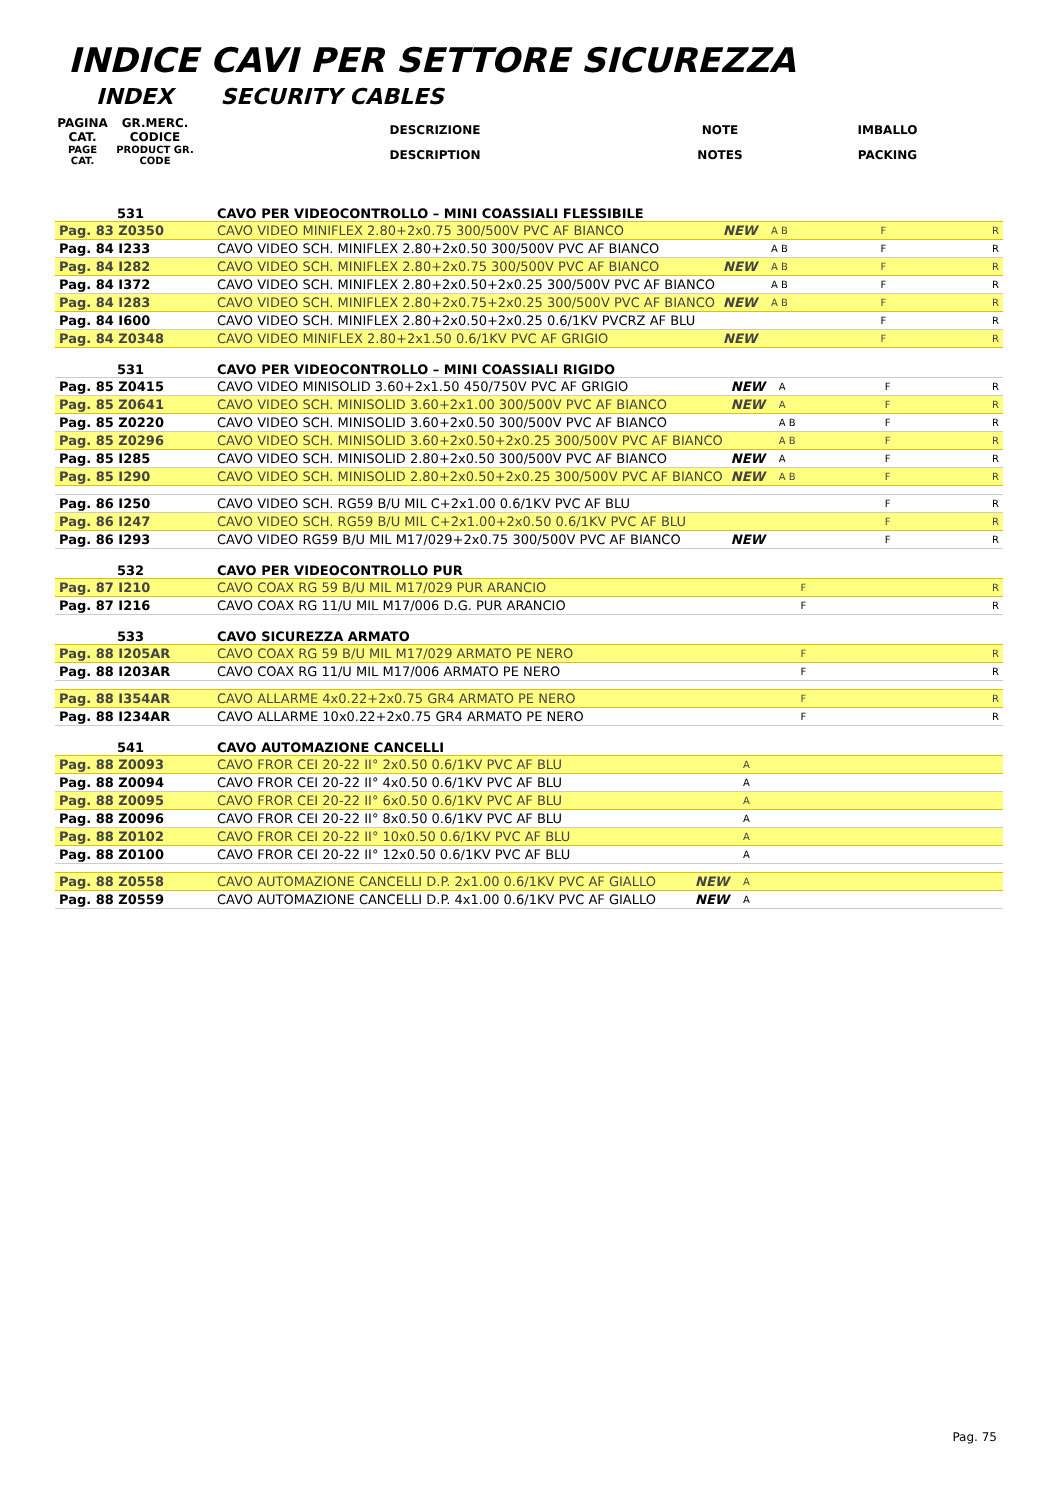INDICE CAVI PER SETTORE SICUREZZA
INDEX SECURITY CABLES
| PAGINA CAT. | GR.MERC. CODICE | DESCRIZIONE | NOTE | IMBALLO |
| PAGE CAT. | PRODUCT GR. CODE | DESCRIPTION | NOTES | PACKING |
531 CAVO PER VIDEOCONTROLLO – MINI COASSIALI FLESSIBILE
| Pag. 83 Z0350 | CAVO VIDEO MINIFLEX 2.80+2x0.75 300/500V PVC AF BIANCO | NEW | A B | F | R |
| Pag. 84 I233 | CAVO VIDEO SCH. MINIFLEX 2.80+2x0.50 300/500V PVC AF BIANCO | | A B | F | R |
| Pag. 84 I282 | CAVO VIDEO SCH. MINIFLEX 2.80+2x0.75 300/500V PVC AF BIANCO | NEW | A B | F | R |
| Pag. 84 I372 | CAVO VIDEO SCH. MINIFLEX 2.80+2x0.50+2x0.25 300/500V PVC AF BIANCO | | A B | F | R |
| Pag. 84 I283 | CAVO VIDEO SCH. MINIFLEX 2.80+2x0.75+2x0.25 300/500V PVC AF BIANCO | NEW | A B | F | R |
| Pag. 84 I600 | CAVO VIDEO SCH. MINIFLEX 2.80+2x0.50+2x0.25 0.6/1KV PVCRZ AF BLU | | | F | R |
| Pag. 84 Z0348 | CAVO VIDEO MINIFLEX 2.80+2x1.50 0.6/1KV PVC AF GRIGIO | NEW | | F | R |
531 CAVO PER VIDEOCONTROLLO – MINI COASSIALI RIGIDO
| Pag. 85 Z0415 | CAVO VIDEO MINISOLID 3.60+2x1.50 450/750V PVC AF GRIGIO | NEW | A | F | R |
| Pag. 85 Z0641 | CAVO VIDEO SCH. MINISOLID 3.60+2x1.00 300/500V PVC AF BIANCO | NEW | A | F | R |
| Pag. 85 Z0220 | CAVO VIDEO SCH. MINISOLID 3.60+2x0.50 300/500V PVC AF BIANCO | | A B | F | R |
| Pag. 85 Z0296 | CAVO VIDEO SCH. MINISOLID 3.60+2x0.50+2x0.25 300/500V PVC AF BIANCO | | A B | F | R |
| Pag. 85 I285 | CAVO VIDEO SCH. MINISOLID 2.80+2x0.50 300/500V PVC AF BIANCO | NEW | A | F | R |
| Pag. 85 I290 | CAVO VIDEO SCH. MINISOLID 2.80+2x0.50+2x0.25 300/500V PVC AF BIANCO | NEW | A B | F | R |
| Pag. 86 I250 | CAVO VIDEO SCH. RG59 B/U MIL C+2x1.00 0.6/1KV PVC AF BLU | | | F | R |
| Pag. 86 I247 | CAVO VIDEO SCH. RG59 B/U MIL C+2x1.00+2x0.50 0.6/1KV PVC AF BLU | | | F | R |
| Pag. 86 I293 | CAVO VIDEO RG59 B/U MIL M17/029+2x0.75 300/500V PVC AF BIANCO | NEW | | F | R |
532 CAVO PER VIDEOCONTROLLO PUR
| Pag. 87 I210 | CAVO COAX RG 59 B/U MIL M17/029 PUR ARANCIO | | | F | R |
| Pag. 87 I216 | CAVO COAX RG 11/U MIL M17/006 D.G. PUR ARANCIO | | | F | R |
533 CAVO SICUREZZA ARMATO
| Pag. 88 I205AR | CAVO COAX RG 59 B/U MIL M17/029 ARMATO PE NERO | | | F | R |
| Pag. 88 I203AR | CAVO COAX RG 11/U MIL M17/006 ARMATO PE NERO | | | F | R |
| Pag. 88 I354AR | CAVO ALLARME 4x0.22+2x0.75 GR4 ARMATO PE NERO | | | F | R |
| Pag. 88 I234AR | CAVO ALLARME 10x0.22+2x0.75 GR4 ARMATO PE NERO | | | F | R |
541 CAVO AUTOMAZIONE CANCELLI
| Pag. 88 Z0093 | CAVO FROR CEI 20-22 II° 2x0.50 0.6/1KV PVC AF BLU | | A | |
| Pag. 88 Z0094 | CAVO FROR CEI 20-22 II° 4x0.50 0.6/1KV PVC AF BLU | | A | |
| Pag. 88 Z0095 | CAVO FROR CEI 20-22 II° 6x0.50 0.6/1KV PVC AF BLU | | A | |
| Pag. 88 Z0096 | CAVO FROR CEI 20-22 II° 8x0.50 0.6/1KV PVC AF BLU | | A | |
| Pag. 88 Z0102 | CAVO FROR CEI 20-22 II° 10x0.50 0.6/1KV PVC AF BLU | | A | |
| Pag. 88 Z0100 | CAVO FROR CEI 20-22 II° 12x0.50 0.6/1KV PVC AF BLU | | A | |
| Pag. 88 Z0558 | CAVO AUTOMAZIONE CANCELLI D.P. 2x1.00 0.6/1KV PVC AF GIALLO | NEW | A | |
| Pag. 88 Z0559 | CAVO AUTOMAZIONE CANCELLI D.P. 4x1.00 0.6/1KV PVC AF GIALLO | NEW | A | |
Pag. 75